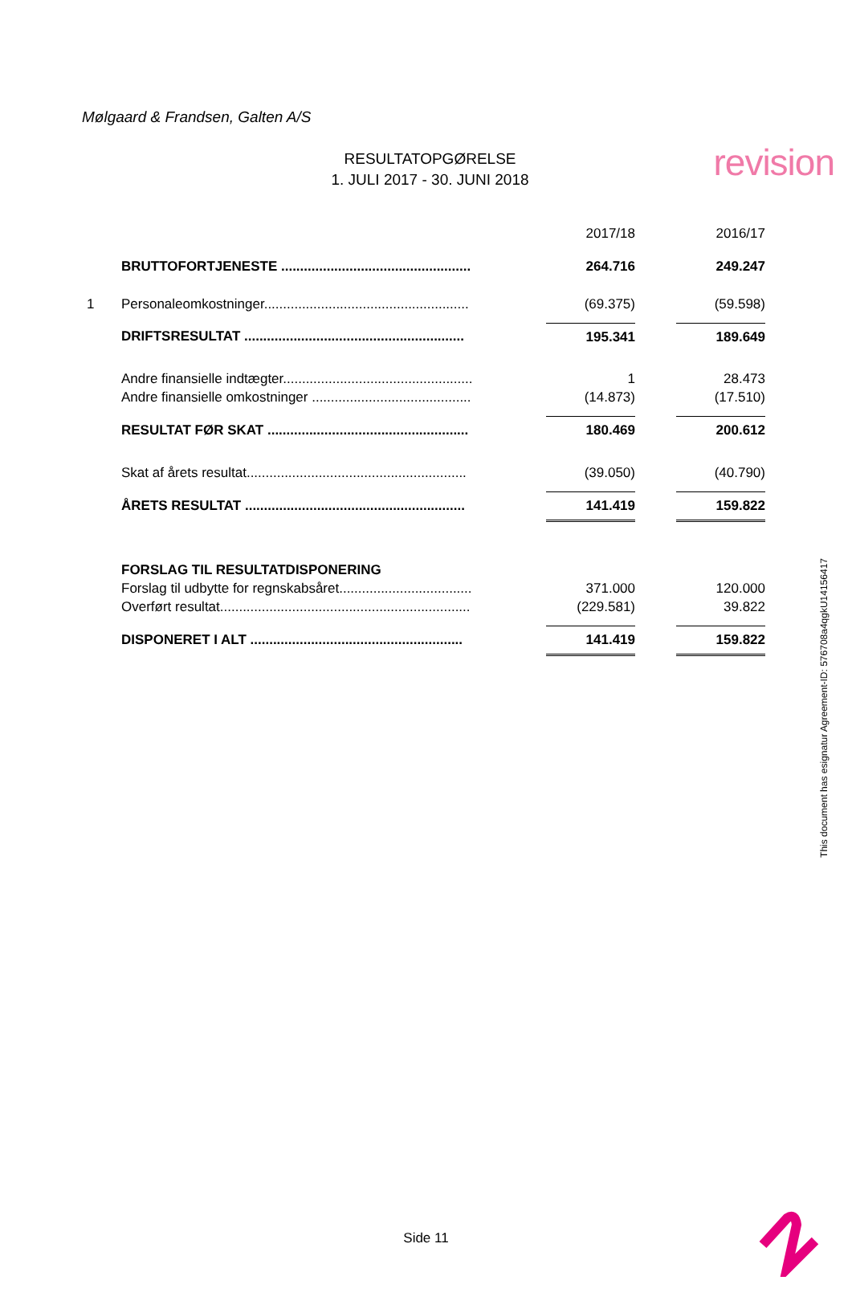revision
Mølgaard & Frandsen, Galten A/S
RESULTATOPGØRELSE
1. JULI 2017 - 30. JUNI 2018
| | | | 2017/18 | | 2016/17 |
| | BRUTTOFORTJENESTE .................................................. | | 264.716 | | 249.247 |
| 1 | Personaleomkostninger...................................................... | | (69.375) | | (59.598) |
| | DRIFTSRESULTAT .......................................................... | | 195.341 | | 189.649 |
| | Andre finansielle indtægter.................................................. | | 1 | | 28.473 |
| | Andre finansielle omkostninger .......................................... | | (14.873) | | (17.510) |
| | RESULTAT FØR SKAT ..................................................... | | 180.469 | | 200.612 |
| | Skat af årets resultat.......................................................... | | (39.050) | | (40.790) |
| | ÅRETS RESULTAT .......................................................... | | 141.419 | | 159.822 |
| | FORSLAG TIL RESULTATDISPONERING | | | | |
| | Forslag til udbytte for regnskabsåret................................... | | 371.000 | | 120.000 |
| | Overført resultat.................................................................. | | (229.581) | | 39.822 |
| | DISPONERET I ALT ........................................................ | | 141.419 | | 159.822 |
This document has esignatur Agreement-ID: 576708a4qgkU14156417
Side 11